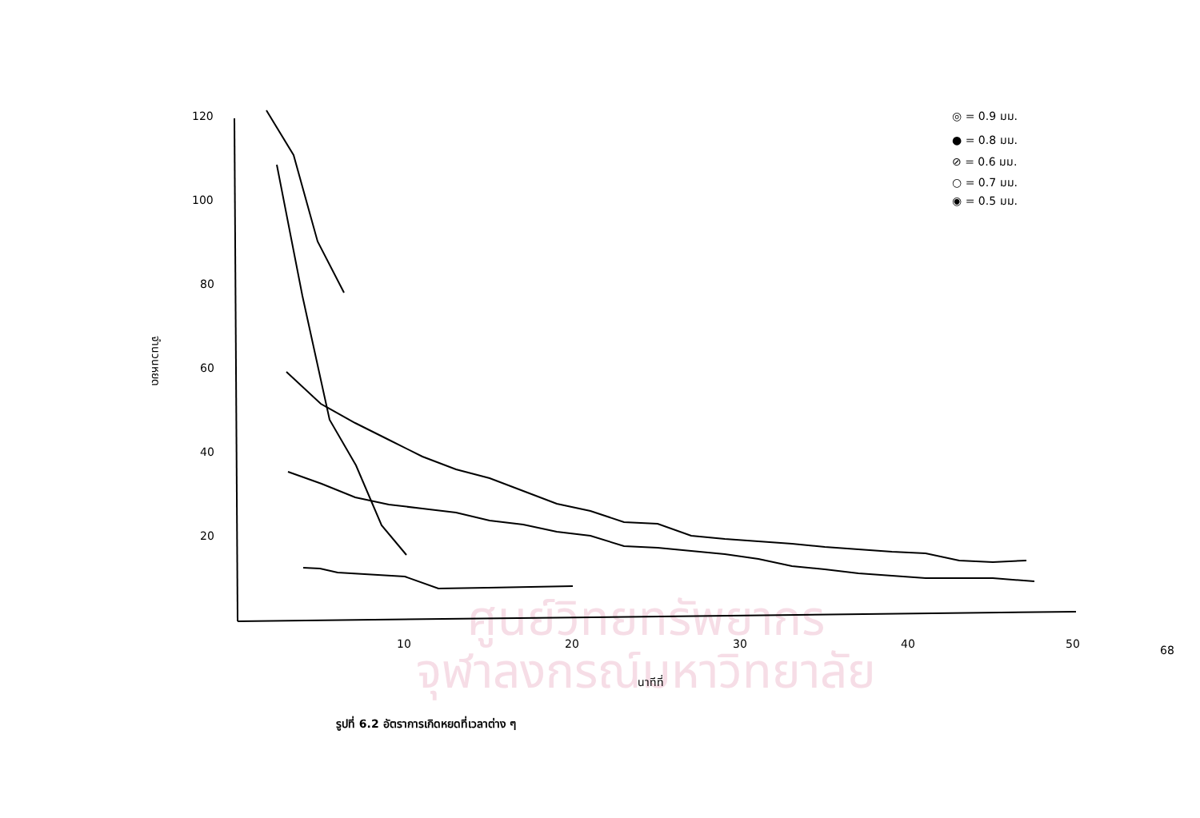ศูนย์วิทยทรัพยากร
จุฬาลงกรณ์มหาวิทยาลัย
120
100
80
60
40
20
10
20
30
40
50
นาทีที่
จำนวนหยด
◎ = 0.9 มม.
● = 0.8 มม.
⊘ = 0.6 มม.
○ = 0.7 มม.
◉ = 0.5 มม.
รูปที่ 6.2 อัตราการเกิดหยดที่เวลาต่าง ๆ
68